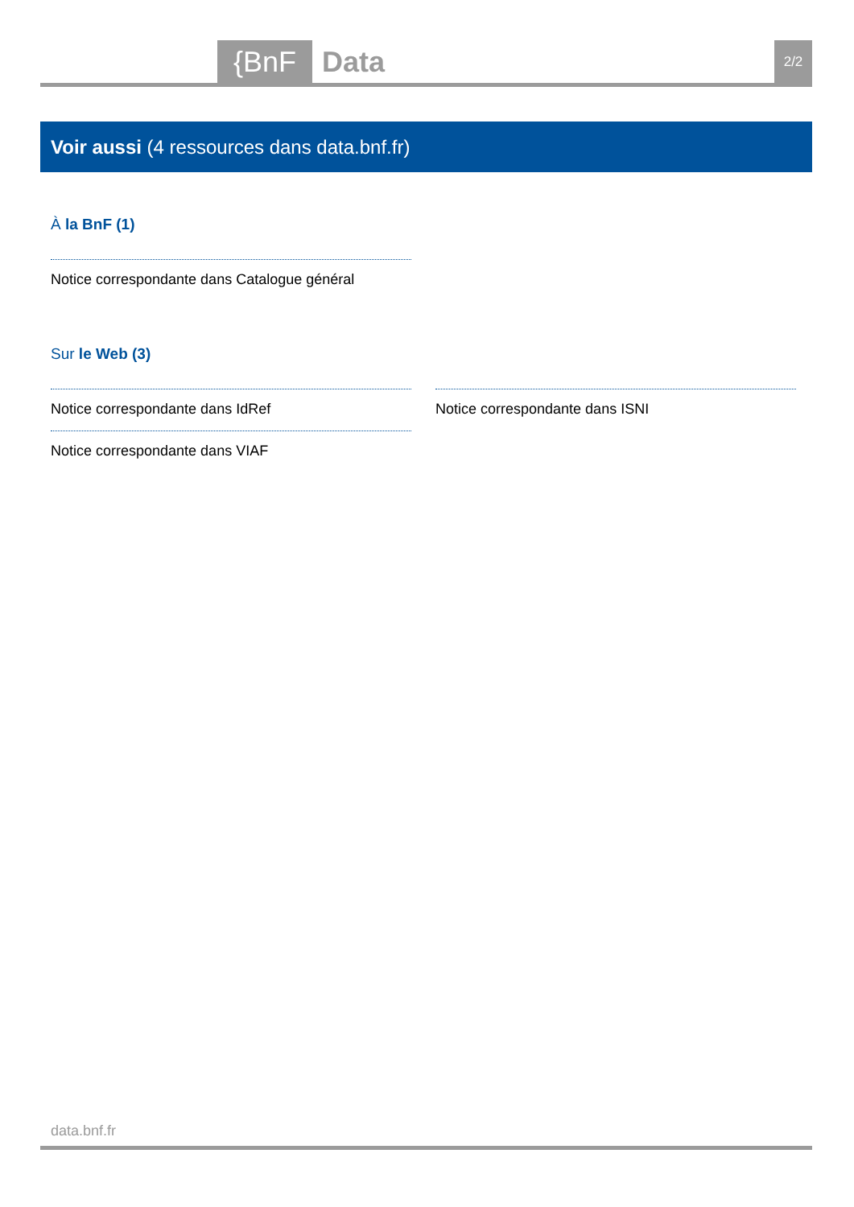{BnF Data 2/2
Voir aussi (4 ressources dans data.bnf.fr)
À la BnF (1)
Notice correspondante dans Catalogue général
Sur le Web (3)
Notice correspondante dans IdRef Notice correspondante dans ISNI
Notice correspondante dans VIAF
data.bnf.fr